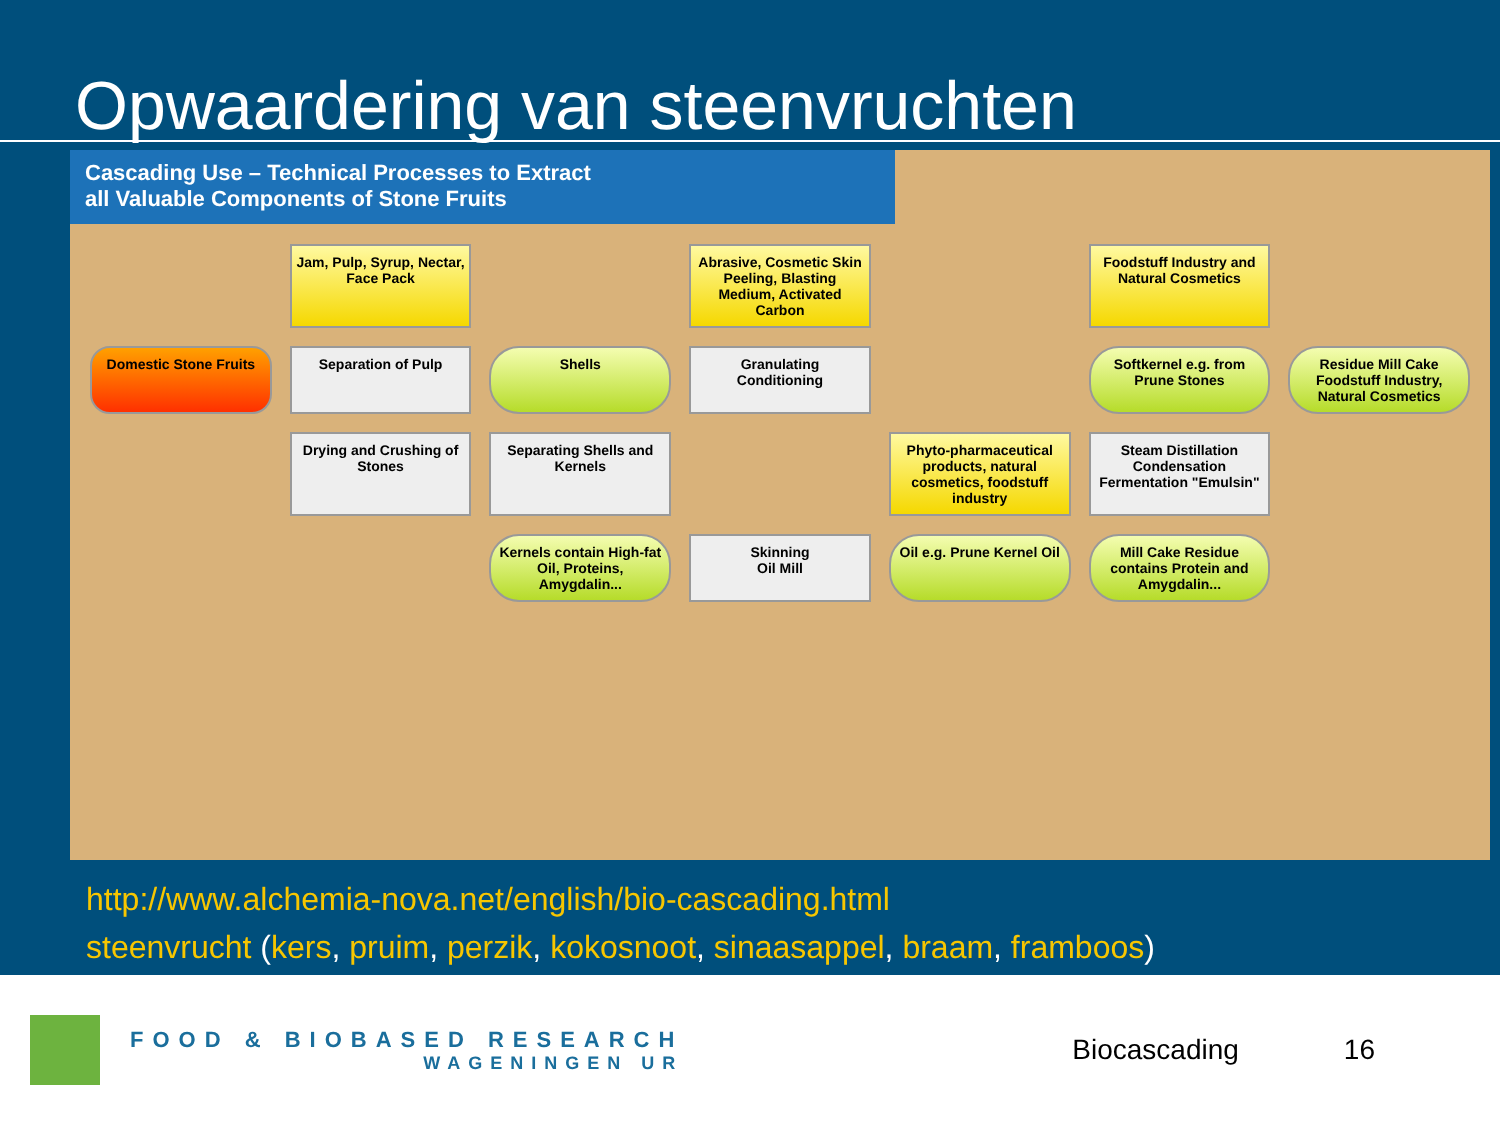Opwaardering van steenvruchten
Cascading Use – Technical Processes to Extract
all Valuable Components of Stone Fruits
Jam, Pulp, Syrup, Nectar, Face Pack
Abrasive, Cosmetic Skin Peeling, Blasting Medium, Activated Carbon
Foodstuff Industry and Natural Cosmetics
Domestic Stone Fruits
Separation of Pulp
Shells
Granulating
Conditioning
Softkernel e.g. from Prune Stones
Residue Mill Cake Foodstuff Industry, Natural Cosmetics
Drying and Crushing of Stones
Separating Shells and Kernels
Phyto-pharmaceutical products, natural cosmetics, foodstuff industry
Steam Distillation Condensation
Fermentation "Emulsin"
Kernels contain High-fat Oil, Proteins, Amygdalin...
Skinning
Oil Mill
Oil e.g. Prune Kernel Oil
Mill Cake Residue contains Protein and Amygdalin...
http://www.alchemia-nova.net/english/bio-cascading.html
steenvrucht (kers, pruim, perzik, kokosnoot, sinaasappel, braam, framboos)
FOOD & BIOBASED RESEARCH
WAGENINGEN UR
Biocascading 16